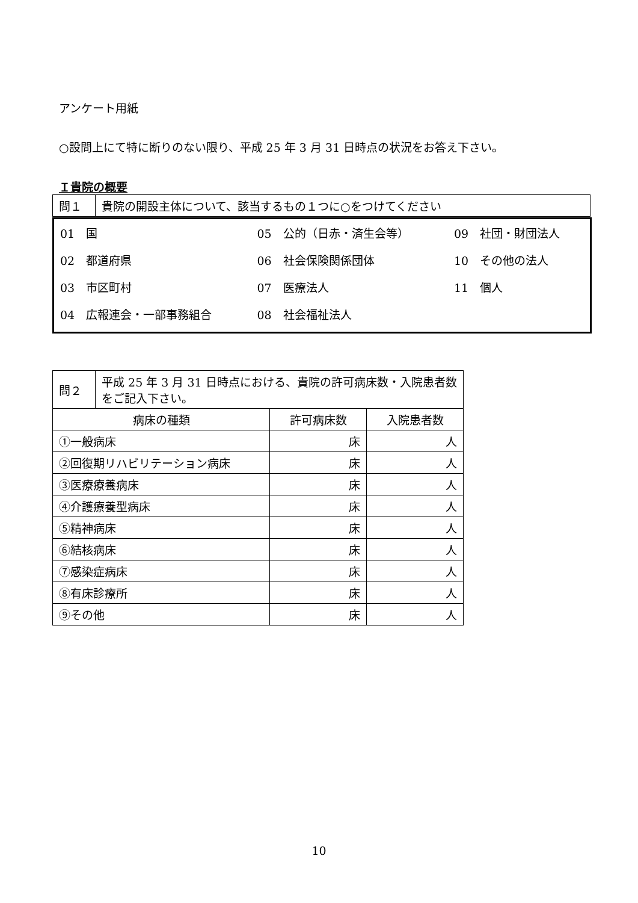アンケート用紙
○設問上にて特に断りのない限り、平成 25 年 3 月 31 日時点の状況をお答え下さい。
Ｉ貴院の概要
| 問１ | 貴院の開設主体について、該当するもの１つに○をつけてください |
| 01 国 | 05 公的（日赤・済生会等） | 09 社団・財団法人 |
| 02 都道府県 | 06 社会保険関係団体 | 10 その他の法人 |
| 03 市区町村 | 07 医療法人 | 11 個人 |
| 04 広報連会・一部事務組合 | 08 社会福祉法人 | |
| 問２ | 平成 25 年 3 月 31 日時点における、貴院の許可病床数・入院患者数をご記入下さい。 | | |
| 病床の種類 | | 許可病床数 | 入院患者数 |
| ①一般病床 | | 床 | 人 |
| ②回復期リハビリテーション病床 | | 床 | 人 |
| ③医療療養病床 | | 床 | 人 |
| ④介護療養型病床 | | 床 | 人 |
| ⑤精神病床 | | 床 | 人 |
| ⑥結核病床 | | 床 | 人 |
| ⑦感染症病床 | | 床 | 人 |
| ⑧有床診療所 | | 床 | 人 |
| ⑨その他 | | 床 | 人 |
10